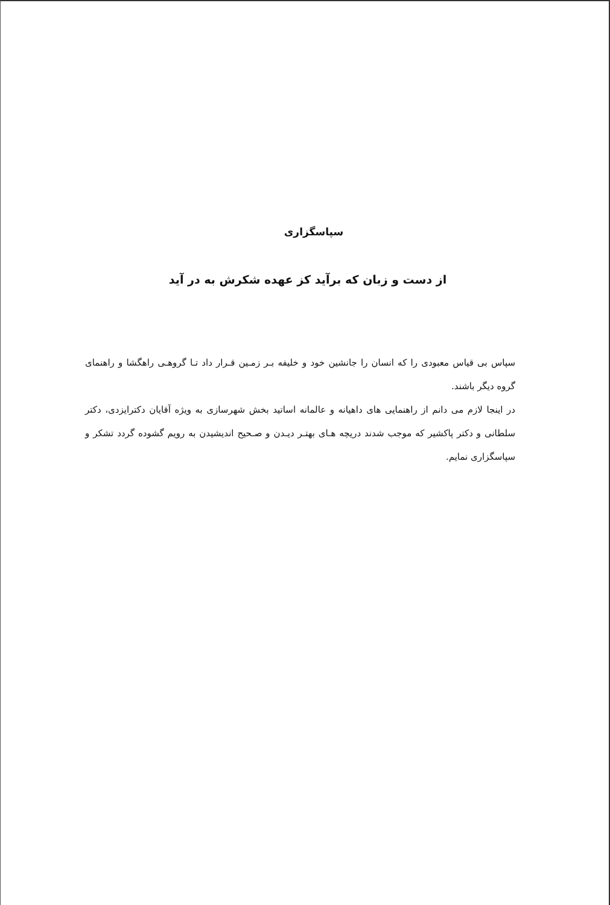سپاسگزاری
از دست و زبان که برآید کز عهده شکرش به در آید
سپاس بی قیاس معبودی را که انسان را جانشین خود و خلیفه بـر زمـین قـرار داد تـا گروهـی راهگشا و راهنمای گروه دیگر باشند.
در اینجا لازم می دانم از راهنمایی های داهیانه و عالمانه اساتید بخش شهرسازی به ویژه آقایان دکترایزدی، دکتر سلطانی و دکتر پاکشیر که موجب شدند دریچه هـای بهتـر دیـدن و صـحیح اندیشیدن به رویم گشوده گردد تشکر و سپاسگزاری نمایم.